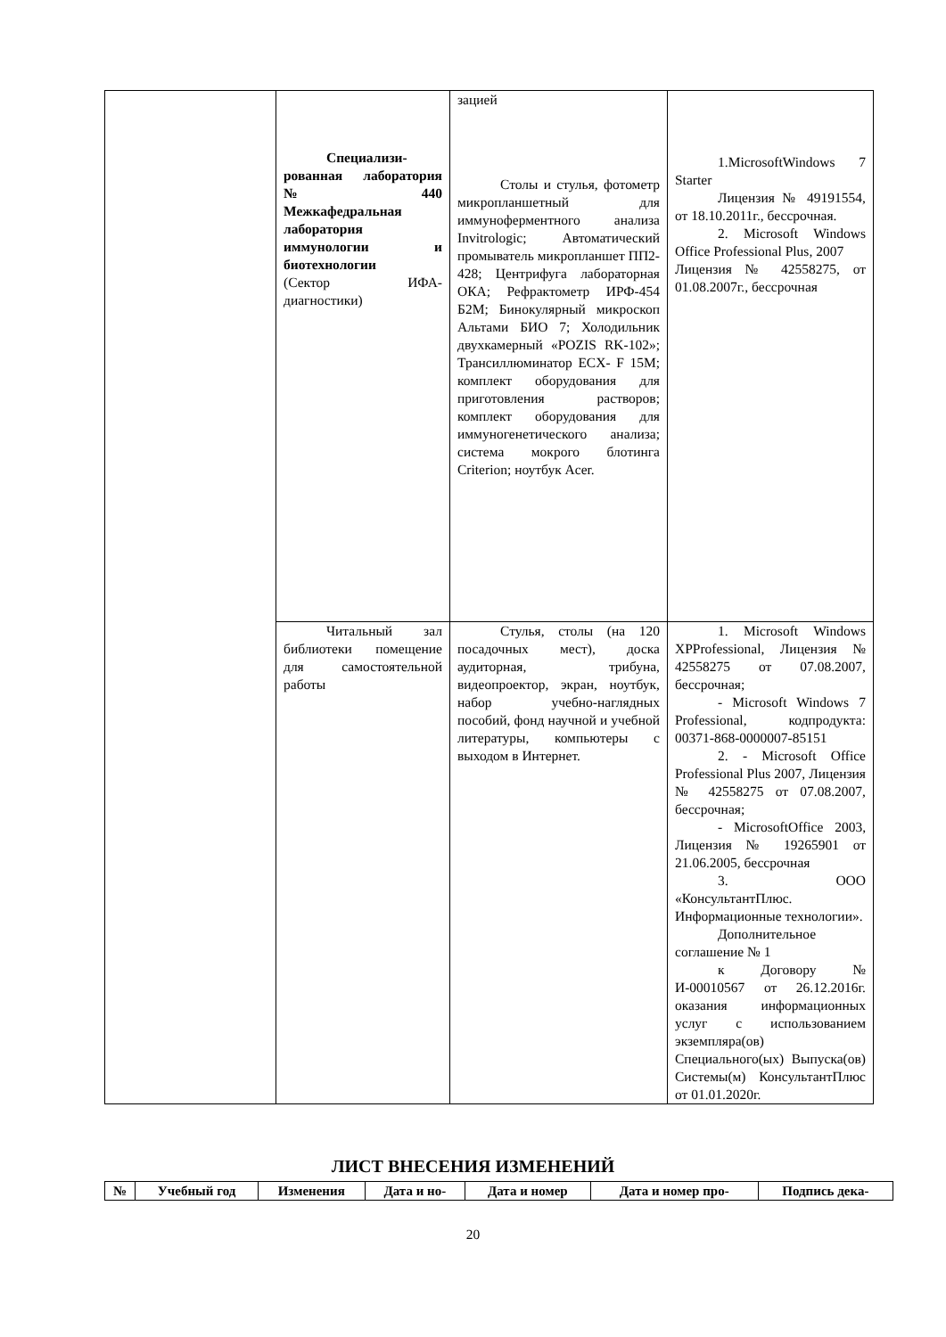| | Специализи-рованная лаборатория № 440 Межкафедральная лаборатория иммунологии и биотехнологии (Сектор ИФА-диагностики) | зацией Столы и стулья, фотометр микропланшетный для иммуноферментного анализа Invitrologic; Автоматический промыватель микропланшет ПП2-428; Центрифуга лабораторная ОКА; Рефрактометр ИРФ-454 Б2М; Бинокулярный микроскоп Альтами БИО 7; Холодильник двухкамерный «POZIS RK-102»; Трансиллюминатор ECX- F 15M; комплект оборудования для приготовления растворов; комплект оборудования для иммуногенетического анализа; система мокрого блотинга Criterion; ноутбук Acer. | 1.MicrosoftWindows 7 Starter Лицензия № 49191554, от 18.10.2011г., бессрочная. 2. Microsoft Windows Office Professional Plus, 2007 Лицензия № 42558275, от 01.08.2007г., бессрочная |
| | Читальный зал библиотеки помещение для самостоятельной работы | Стулья, столы (на 120 посадочных мест), доска аудиторная, трибуна, видеопроектор, экран, ноутбук, набор учебно-наглядных пособий, фонд научной и учебной литературы, компьютеры с выходом в Интернет. | 1. Microsoft Windows XPProfessional, Лицензия № 42558275 от 07.08.2007, бессрочная; - Microsoft Windows 7 Professional, кодпродукта: 00371-868-0000007-85151 2. - Microsoft Office Professional Plus 2007, Лицензия № 42558275 от 07.08.2007, бессрочная; - MicrosoftOffice 2003, Лицензия № 19265901 от 21.06.2005, бессрочная 3. ООО «КонсультантПлюс. Информационные технологии». Дополнительное соглашение № 1 к Договору № И-00010567 от 26.12.2016г. оказания информационных услуг с использованием экземпляра(ов) Специального(ых) Выпуска(ов) Системы(м) КонсультантПлюс от 01.01.2020г. |
ЛИСТ ВНЕСЕНИЯ ИЗМЕНЕНИЙ
| № | Учебный год | Изменения | Дата и но- | Дата и номер | Дата и номер про- | Подпись дека- |
| --- | --- | --- | --- | --- | --- | --- |
20